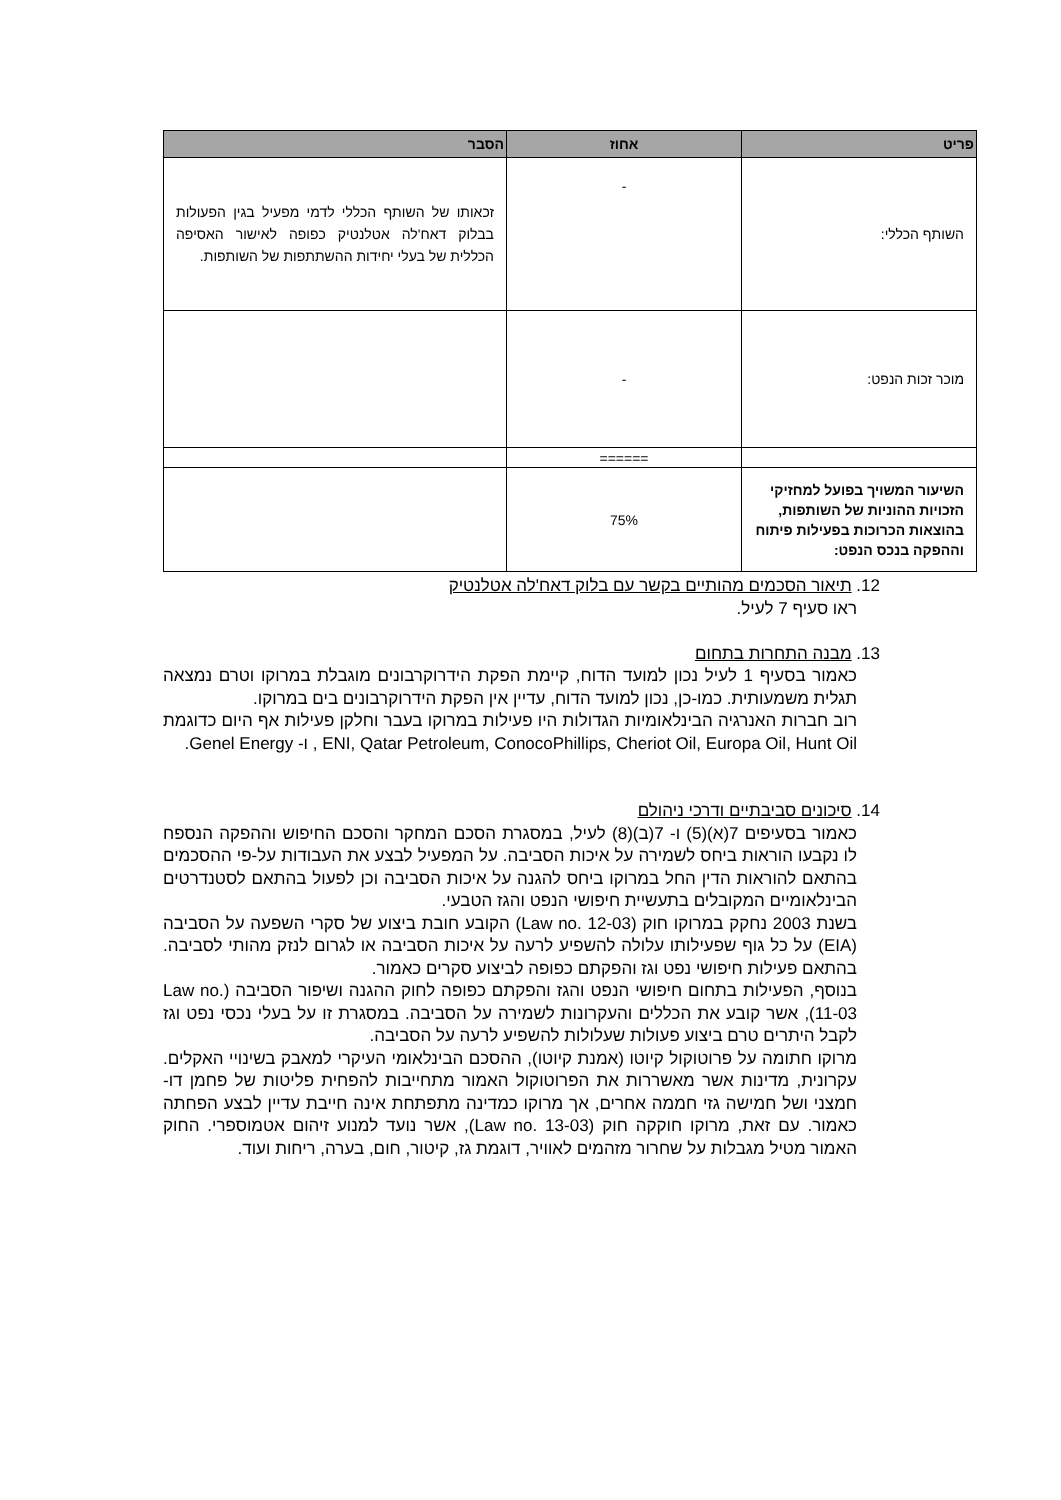| פריט | אחוז | הסבר |
| --- | --- | --- |
| השותף הכללי: | - | זכאותו של השותף הכללי לדמי מפעיל בגין הפעולות בבלוק דאח'לה אטלנטיק כפופה לאישור האסיפה הכללית של בעלי יחידות ההשתתפות של השותפות. |
| מוכר זכות הנפט: | - | |
| | ====== | |
| השיעור המשויך בפועל למחזיקי הזכויות ההוניות של השותפות, בהוצאות הכרוכות בפעילות פיתוח וההפקה בנכס הנפט: | 75% | |
12. תיאור הסכמים מהותיים בקשר עם בלוק דאח'לה אטלנטיק
ראו סעיף 7 לעיל.
13. מבנה התחרות בתחום
כאמור בסעיף 1 לעיל נכון למועד הדוח, קיימת הפקת הידרוקרבונים מוגבלת במרוקו וטרם נמצאה תגלית משמעותית. כמו-כן, נכון למועד הדוח, עדיין אין הפקת הידרוקרבונים בים במרוקו.
רוב חברות האנרגיה הבינלאומיות הגדולות היו פעילות במרוקו בעבר וחלקן פעילות אף היום כדוגמת ENI, Qatar Petroleum, ConocoPhillips, Cheriot Oil, Europa Oil, Hunt Oil , ו- Genel Energy.
14. סיכונים סביבתיים ודרכי ניהולם
כאמור בסעיפים 7(א)(5) ו- 7(ב)(8) לעיל, במסגרת הסכם המחקר והסכם החיפוש וההפקה הנספח לו נקבעו הוראות ביחס לשמירה על איכות הסביבה. על המפעיל לבצע את העבודות על-פי ההסכמים בהתאם להוראות הדין החל במרוקו ביחס להגנה על איכות הסביבה וכן לפעול בהתאם לסטנדרטים הבינלאומיים המקובלים בתעשיית חיפושי הנפט והגז הטבעי.
בשנת 2003 נחקק במרוקו חוק (Law no. 12-03) הקובע חובת ביצוע של סקרי השפעה על הסביבה (EIA) על כל גוף שפעילותו עלולה להשפיע לרעה על איכות הסביבה או לגרום לנזק מהותי לסביבה. בהתאם פעילות חיפושי נפט וגז והפקתם כפופה לביצוע סקרים כאמור.
בנוסף, הפעילות בתחום חיפושי הנפט והגז והפקתם כפופה לחוק ההגנה ושיפור הסביבה (Law no. 11-03), אשר קובע את הכללים והעקרונות לשמירה על הסביבה. במסגרת זו על בעלי נכסי נפט וגז לקבל היתרים טרם ביצוע פעולות שעלולות להשפיע לרעה על הסביבה.
מרוקו חתומה על פרוטוקול קיוטו (אמנת קיוטו), ההסכם הבינלאומי העיקרי למאבק בשינויי האקלים. עקרונית, מדינות אשר מאשררות את הפרוטוקול האמור מתחייבות להפחית פליטות של פחמן דו-חמצני ושל חמישה גזי חממה אחרים, אך מרוקו כמדינה מתפתחת אינה חייבת עדיין לבצע הפחתה כאמור. עם זאת, מרוקו חוקקה חוק (Law no. 13-03), אשר נועד למנוע זיהום אטמוספרי. החוק האמור מטיל מגבלות על שחרור מזהמים לאוויר, דוגמת גז, קיטור, חום, בערה, ריחות ועוד.